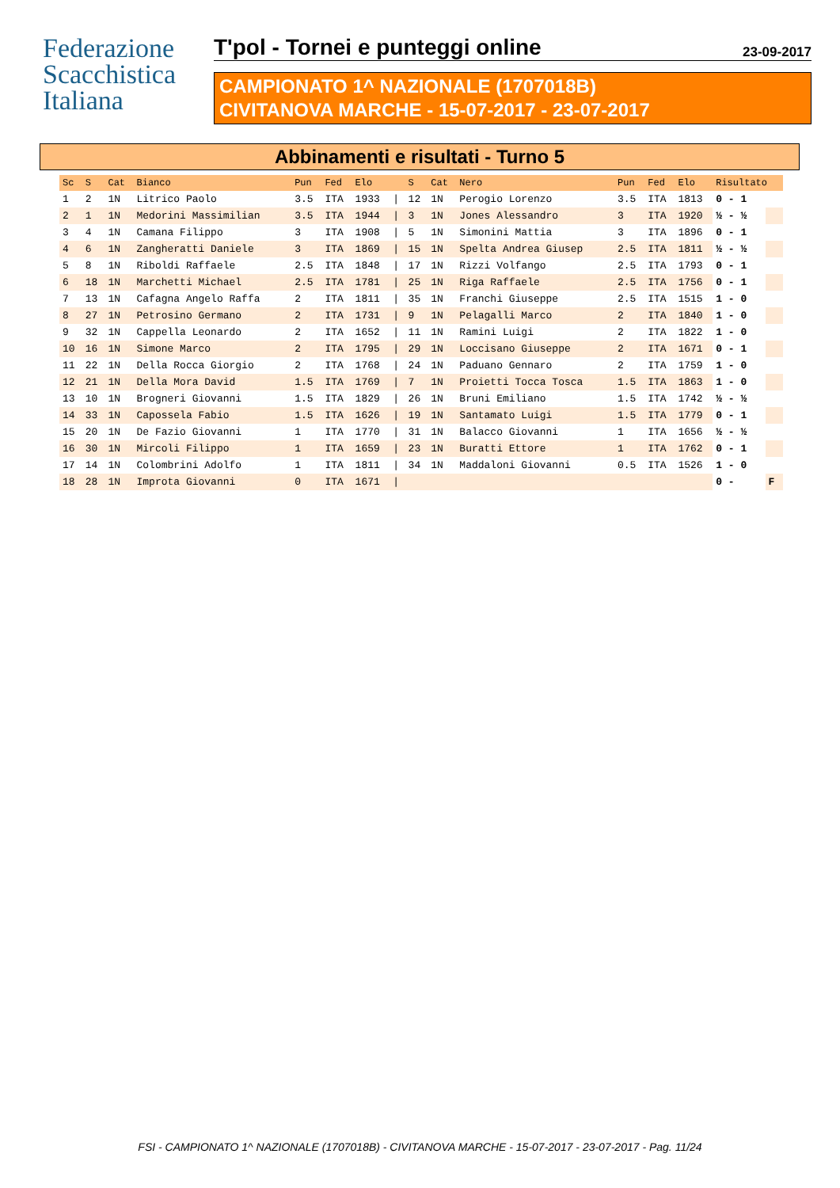Federazione
Scacchistica
Italiana
T'pol - Tornei e punteggi online 23-09-2017
CAMPIONATO 1^ NAZIONALE (1707018B)
CIVITANOVA MARCHE - 15-07-2017 - 23-07-2017
Abbinamenti e risultati - Turno 5
| Sc | S | Cat | Bianco | Pun | Fed | Elo | | S | Cat | Nero | Pun | Fed | Elo | Risultato | |
| --- | --- | --- | --- | --- | --- | --- | --- | --- | --- | --- | --- | --- | --- | --- | --- |
| 1 | 2 | 1N | Litrico Paolo | 3.5 | ITA | 1933 | / | 12 | 1N | Perogio Lorenzo | 3.5 | ITA | 1813 | 0 - 1 | |
| 2 | 1 | 1N | Medorini Massimilian | 3.5 | ITA | 1944 | / | 3 | 1N | Jones Alessandro | 3 | ITA | 1920 | ½ - ½ | |
| 3 | 4 | 1N | Camana Filippo | 3 | ITA | 1908 | / | 5 | 1N | Simonini Mattia | 3 | ITA | 1896 | 0 - 1 | |
| 4 | 6 | 1N | Zangheratti Daniele | 3 | ITA | 1869 | / | 15 | 1N | Spelta Andrea Giusep | 2.5 | ITA | 1811 | ½ - ½ | |
| 5 | 8 | 1N | Riboldi Raffaele | 2.5 | ITA | 1848 | / | 17 | 1N | Rizzi Volfango | 2.5 | ITA | 1793 | 0 - 1 | |
| 6 | 18 | 1N | Marchetti Michael | 2.5 | ITA | 1781 | / | 25 | 1N | Riga Raffaele | 2.5 | ITA | 1756 | 0 - 1 | |
| 7 | 13 | 1N | Cafagna Angelo Raffa | 2 | ITA | 1811 | / | 35 | 1N | Franchi Giuseppe | 2.5 | ITA | 1515 | 1 - 0 | |
| 8 | 27 | 1N | Petrosino Germano | 2 | ITA | 1731 | / | 9 | 1N | Pelagalli Marco | 2 | ITA | 1840 | 1 - 0 | |
| 9 | 32 | 1N | Cappella Leonardo | 2 | ITA | 1652 | / | 11 | 1N | Ramini Luigi | 2 | ITA | 1822 | 1 - 0 | |
| 10 | 16 | 1N | Simone Marco | 2 | ITA | 1795 | / | 29 | 1N | Loccisano Giuseppe | 2 | ITA | 1671 | 0 - 1 | |
| 11 | 22 | 1N | Della Rocca Giorgio | 2 | ITA | 1768 | / | 24 | 1N | Paduano Gennaro | 2 | ITA | 1759 | 1 - 0 | |
| 12 | 21 | 1N | Della Mora David | 1.5 | ITA | 1769 | / | 7 | 1N | Proietti Tocca Tosca | 1.5 | ITA | 1863 | 1 - 0 | |
| 13 | 10 | 1N | Brogneri Giovanni | 1.5 | ITA | 1829 | / | 26 | 1N | Bruni Emiliano | 1.5 | ITA | 1742 | ½ - ½ | |
| 14 | 33 | 1N | Capossela Fabio | 1.5 | ITA | 1626 | / | 19 | 1N | Santamato Luigi | 1.5 | ITA | 1779 | 0 - 1 | |
| 15 | 20 | 1N | De Fazio Giovanni | 1 | ITA | 1770 | / | 31 | 1N | Balacco Giovanni | 1 | ITA | 1656 | ½ - ½ | |
| 16 | 30 | 1N | Mircoli Filippo | 1 | ITA | 1659 | / | 23 | 1N | Buratti Ettore | 1 | ITA | 1762 | 0 - 1 | |
| 17 | 14 | 1N | Colombrini Adolfo | 1 | ITA | 1811 | / | 34 | 1N | Maddaloni Giovanni | 0.5 | ITA | 1526 | 1 - 0 | |
| 18 | 28 | 1N | Improta Giovanni | 0 | ITA | 1671 | / | | | | | | | 0 - | F |
FSI - CAMPIONATO 1^ NAZIONALE (1707018B) - CIVITANOVA MARCHE - 15-07-2017 - 23-07-2017 - Pag. 11/24